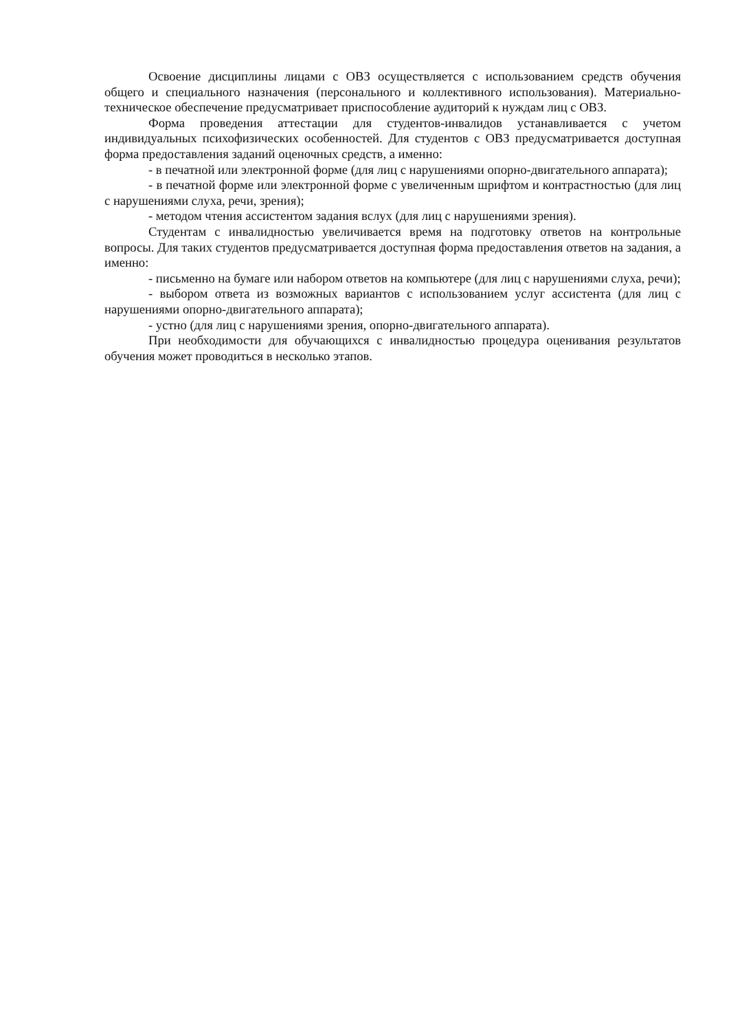Освоение дисциплины лицами с ОВЗ осуществляется с использованием средств обучения общего и специального назначения (персонального и коллективного использования). Материально-техническое обеспечение предусматривает приспособление аудиторий к нуждам лиц с ОВЗ.
Форма проведения аттестации для студентов-инвалидов устанавливается с учетом индивидуальных психофизических особенностей. Для студентов с ОВЗ предусматривается доступная форма предоставления заданий оценочных средств, а именно:
- в печатной или электронной форме (для лиц с нарушениями опорно-двигательного аппарата);
- в печатной форме или электронной форме с увеличенным шрифтом и контрастностью (для лиц с нарушениями слуха, речи, зрения);
- методом чтения ассистентом задания вслух (для лиц с нарушениями зрения).
Студентам с инвалидностью увеличивается время на подготовку ответов на контрольные вопросы. Для таких студентов предусматривается доступная форма предоставления ответов на задания, а именно:
- письменно на бумаге или набором ответов на компьютере (для лиц с нарушениями слуха, речи);
- выбором ответа из возможных вариантов с использованием услуг ассистента (для лиц с нарушениями опорно-двигательного аппарата);
- устно (для лиц с нарушениями зрения, опорно-двигательного аппарата).
При необходимости для обучающихся с инвалидностью процедура оценивания результатов обучения может проводиться в несколько этапов.